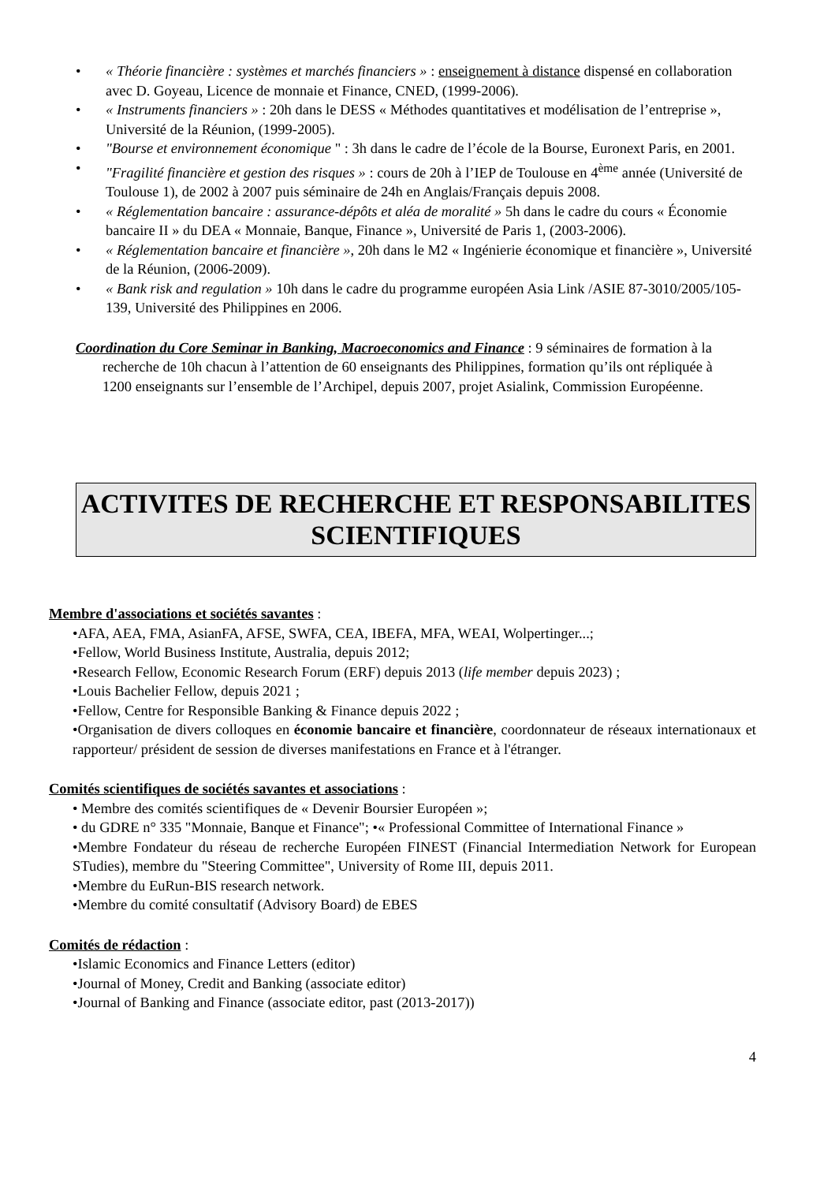• « Théorie financière : systèmes et marchés financiers » : enseignement à distance dispensé en collaboration avec D. Goyeau, Licence de monnaie et Finance, CNED, (1999-2006).
• « Instruments financiers » : 20h dans le DESS « Méthodes quantitatives et modélisation de l’entreprise », Université de la Réunion, (1999-2005).
• "Bourse et environnement économique " : 3h dans le cadre de l’école de la Bourse, Euronext Paris, en 2001.
• "Fragilité financière et gestion des risques » : cours de 20h à l’IEP de Toulouse en 4<sup>ème</sup> année (Université de Toulouse 1), de 2002 à 2007 puis séminaire de 24h en Anglais/Français depuis 2008.
• « Réglementation bancaire : assurance-dépôts et aléa de moralité » 5h dans le cadre du cours « Économie bancaire II » du DEA « Monnaie, Banque, Finance », Université de Paris 1, (2003-2006).
• « Réglementation bancaire et financière », 20h dans le M2 « Ingénierie économique et financière », Université de la Réunion, (2006-2009).
• « Bank risk and regulation » 10h dans le cadre du programme européen Asia Link /ASIE 87-3010/2005/105-139, Université des Philippines en 2006.
Coordination du Core Seminar in Banking, Macroeconomics and Finance : 9 séminaires de formation à la recherche de 10h chacun à l’attention de 60 enseignants des Philippines, formation qu’ils ont répliquée à 1200 enseignants sur l’ensemble de l’Archipel, depuis 2007, projet Asialink, Commission Européenne.
ACTIVITES DE RECHERCHE ET RESPONSABILITES
SCIENTIFIQUES
Membre d'associations et sociétés savantes :
•AFA, AEA, FMA, AsianFA, AFSE, SWFA, CEA, IBEFA, MFA, WEAI, Wolpertinger...;
•Fellow, World Business Institute, Australia, depuis 2012;
•Research Fellow, Economic Research Forum (ERF) depuis 2013 (life member depuis 2023) ;
•Louis Bachelier Fellow, depuis 2021 ;
•Fellow, Centre for Responsible Banking & Finance depuis 2022 ;
•Organisation de divers colloques en économie bancaire et financière, coordonnateur de réseaux internationaux et rapporteur/ président de session de diverses manifestations en France et à l'étranger.
Comités scientifiques de sociétés savantes et associations :
• Membre des comités scientifiques de « Devenir Boursier Européen »;
• du GDRE n° 335 "Monnaie, Banque et Finance"; •« Professional Committee of International Finance »
•Membre Fondateur du réseau de recherche Européen FINEST (Financial Intermediation Network for European STudies), membre du "Steering Committee", University of Rome III, depuis 2011.
•Membre du EuRun-BIS research network.
•Membre du comité consultatif (Advisory Board) de EBES
Comités de rédaction :
•Islamic Economics and Finance Letters (editor)
•Journal of Money, Credit and Banking (associate editor)
•Journal of Banking and Finance (associate editor, past (2013-2017))
4